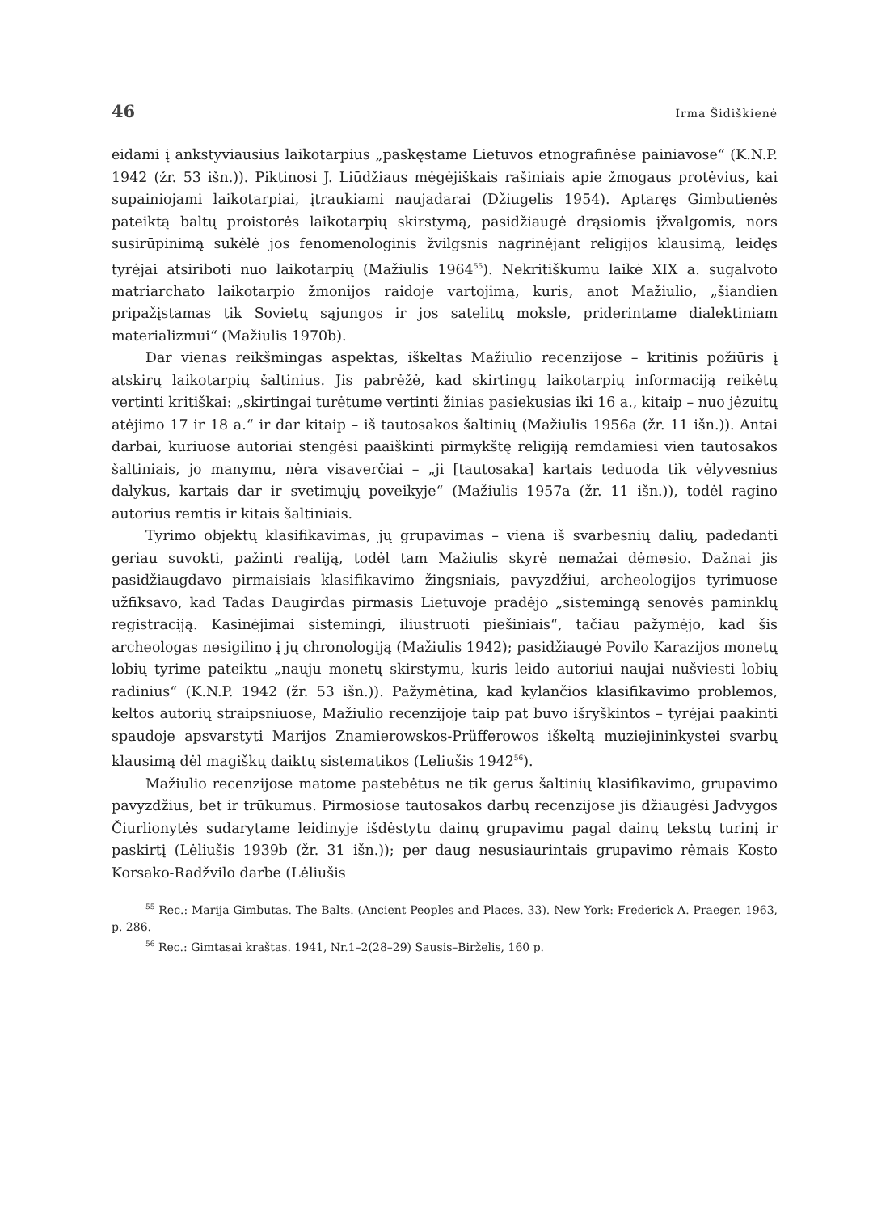46 Irma Šidiškienė
eidami į ankstyviausius laikotarpius „paskęstame Lietuvos etnografinėse painiavose“ (K.N.P. 1942 (žr. 53 išn.)). Piktinosi J. Liūdžiaus mėgėjiškais rašiniais apie žmogaus protėvius, kai supainiojami laikotarpiai, įtraukiami naujadarai (Džiugelis 1954). Aptaręs Gimbutienės pateiktą baltų proistorės laikotarpių skirstymą, pasidžiaugė drąsiomis įžvalgomis, nors susirūpinimą sukėlė jos fenomenologinis žvilgsnis nagrinėjant religijos klausimą, leidęs tyrėjai atsiriboti nuo laikotarpių (Mažiulis 1964<sup>55</sup>). Nekritiškumu laikė XIX a. sugalvoto matriarchato laikotarpio žmonijos raidoje vartojimą, kuris, anot Mažiulio, „šiandien pripažįstamas tik Sovietų sąjungos ir jos satelitų moksle, priderintame dialektiniam materializmui“ (Mažiulis 1970b).
Dar vienas reikšmingas aspektas, iškeltas Mažiulio recenzijose – kritinis požiūris į atskirų laikotarpių šaltinius. Jis pabrėžė, kad skirtingų laikotarpių informaciją reikėtų vertinti kritiškai: „skirtingai turėtume vertinti žinias pasiekusias iki 16 a., kitaip – nuo jėzuitų atėjimo 17 ir 18 a.“ ir dar kitaip – iš tautosakos šaltinių (Mažiulis 1956a (žr. 11 išn.)). Antai darbai, kuriuose autoriai stengėsi paaiškinti pirmykštę religiją remdamiesi vien tautosakos šaltiniais, jo manymu, nėra visaverčiai – „ji [tautosaka] kartais teduoda tik vėlyvesnius dalykus, kartais dar ir svetimųjų poveikyje“ (Mažiulis 1957a (žr. 11 išn.)), todėl ragino autorius remtis ir kitais šaltiniais.
Tyrimo objektų klasifikavimas, jų grupavimas – viena iš svarbesnių dalių, padedanti geriau suvokti, pažinti realiją, todėl tam Mažiulis skyrė nemažai dėmesio. Dažnai jis pasidžiaugdavo pirmaisiais klasifikavimo žingsniais, pavyzdžiui, archeologijos tyrimuose užfiksavo, kad Tadas Daugirdas pirmasis Lietuvoje pradėjo „sistemingą senovės paminklų registraciją. Kasinėjimai sistemingi, iliustruoti piešiniais“, tačiau pažymėjo, kad šis archeologas nesigilino į jų chronologiją (Mažiulis 1942); pasidžiaugė Povilo Karazijos monetų lobių tyrime pateiktu „nauju monetų skirstymu, kuris leido autoriui naujai nušviesti lobių radinius“ (K.N.P. 1942 (žr. 53 išn.)). Pažymėtina, kad kylančios klasifikavimo problemos, keltos autorių straipsniuose, Mažiulio recenzijoje taip pat buvo išryškintos – tyrėjai paakinti spaudoje apsvarstyti Marijos Znamierowskos-Prüfferowos iškeltą muziejininkystei svarbų klausimą dėl magiškų daiktų sistematikos (Leliušis 1942<sup>56</sup>).
Mažiulio recenzijose matome pastebėtus ne tik gerus šaltinių klasifikavimo, grupavimo pavyzdžius, bet ir trūkumus. Pirmosiose tautosakos darbų recenzijose jis džiaugėsi Jadvygos Čiurlionytės sudarytame leidinyje išdėstytu dainų grupavimu pagal dainų tekstų turinį ir paskirtį (Lėliušis 1939b (žr. 31 išn.)); per daug nesusiaurintais grupavimo rėmais Kosto Korsako-Radžvilo darbe (Lėliušis
<sup>55</sup> Rec.: Marija Gimbutas. The Balts. (Ancient Peoples and Places. 33). New York: Frederick A. Praeger. 1963, p. 286.
<sup>56</sup> Rec.: Gimtasai kraštas. 1941, Nr.1–2(28–29) Sausis–Birželis, 160 p.